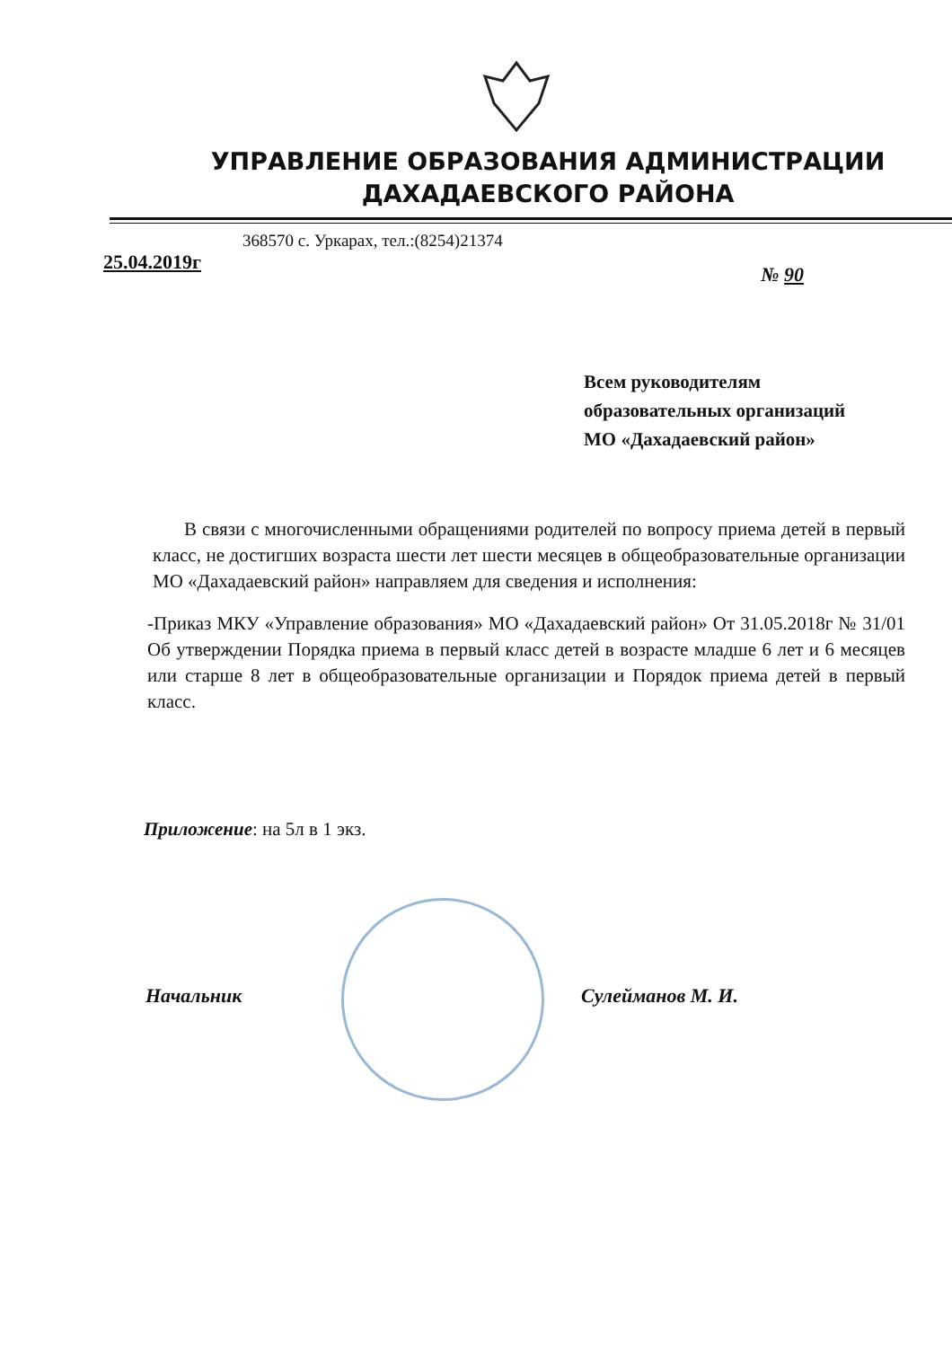УПРАВЛЕНИЕ ОБРАЗОВАНИЯ АДМИНИСТРАЦИИ
ДАХАДАЕВСКОГО РАЙОНА
368570 с. Уркарах, тел.:(8254)21374
25.04.2019г № 90
Всем руководителям
образовательных организаций
МО «Дахадаевский район»
В связи с многочисленными обращениями родителей по вопросу приема детей в первый класс, не достигших возраста шести лет шести месяцев в общеобразовательные организации МО «Дахадаевский район» направляем для сведения и исполнения:
-Приказ МКУ «Управление образования» МО «Дахадаевский район» От 31.05.2018г № 31/01 Об утверждении Порядка приема в первый класс детей в возрасте младше 6 лет и 6 месяцев или старше 8 лет в общеобразовательные организации и Порядок приема детей в первый класс.
Приложение: на 5л в 1 экз.
Начальник Сулейманов М. И.